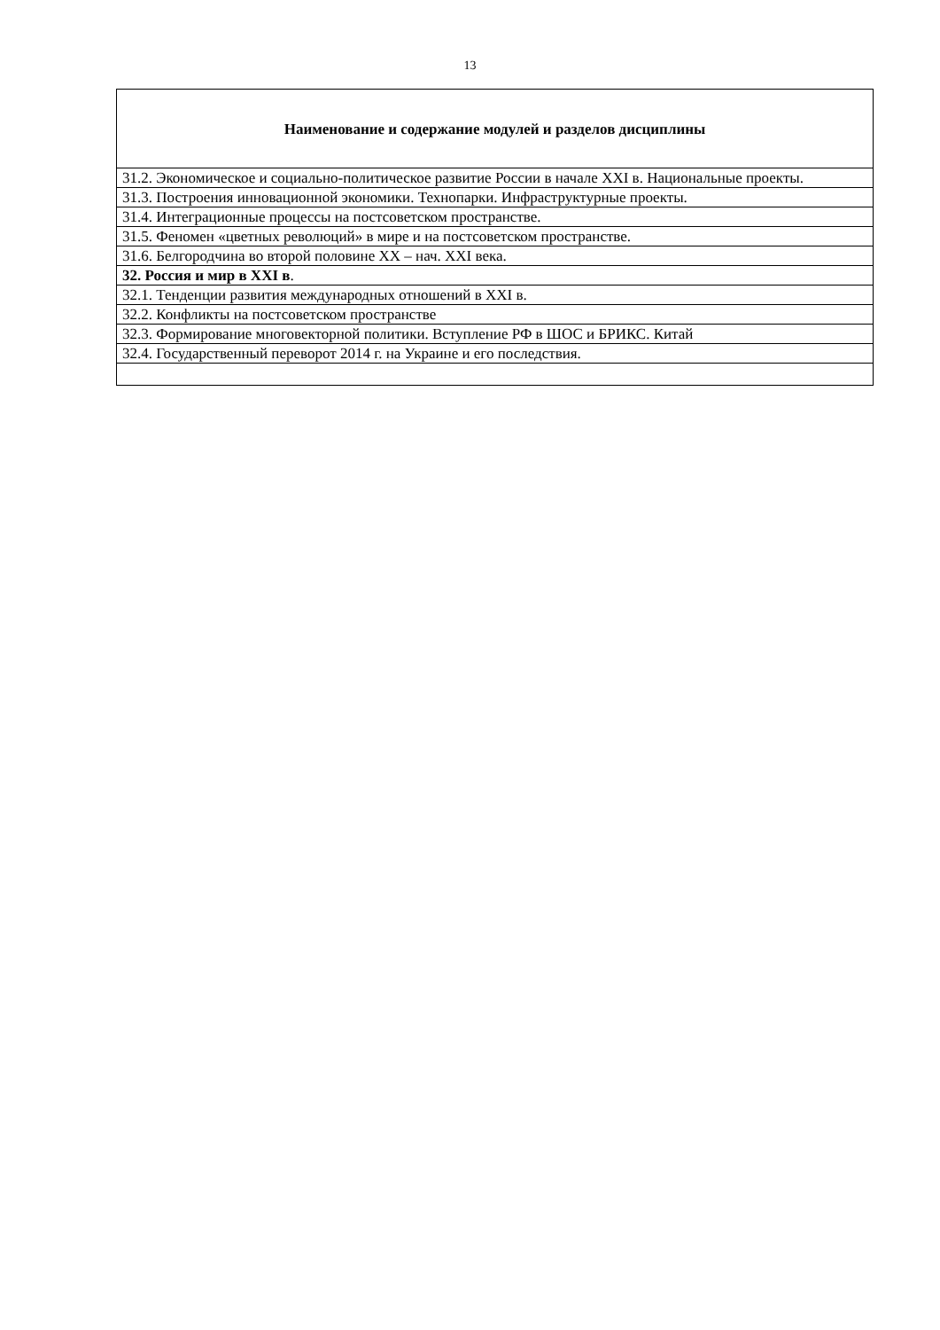13
| Наименование и содержание модулей и разделов дисциплины |
| --- |
| 31.2. Экономическое и социально-политическое развитие России в начале XXI в. Национальные проекты. |
| 31.3. Построения инновационной экономики. Технопарки. Инфраструктурные проекты. |
| 31.4. Интеграционные процессы на постсоветском пространстве. |
| 31.5. Феномен «цветных революций» в мире и на постсоветском пространстве. |
| 31.6. Белгородчина во второй половине XX – нач. XXI века. |
| 32. Россия и мир в XXI в . |
| 32.1. Тенденции развития международных отношений в XXI в. |
| 32.2. Конфликты на постсоветском пространстве |
| 32.3. Формирование многовекторной политики. Вступление РФ в ШОС и БРИКС. Китай |
| 32.4. Государственный переворот 2014 г. на Украине и его последствия. |